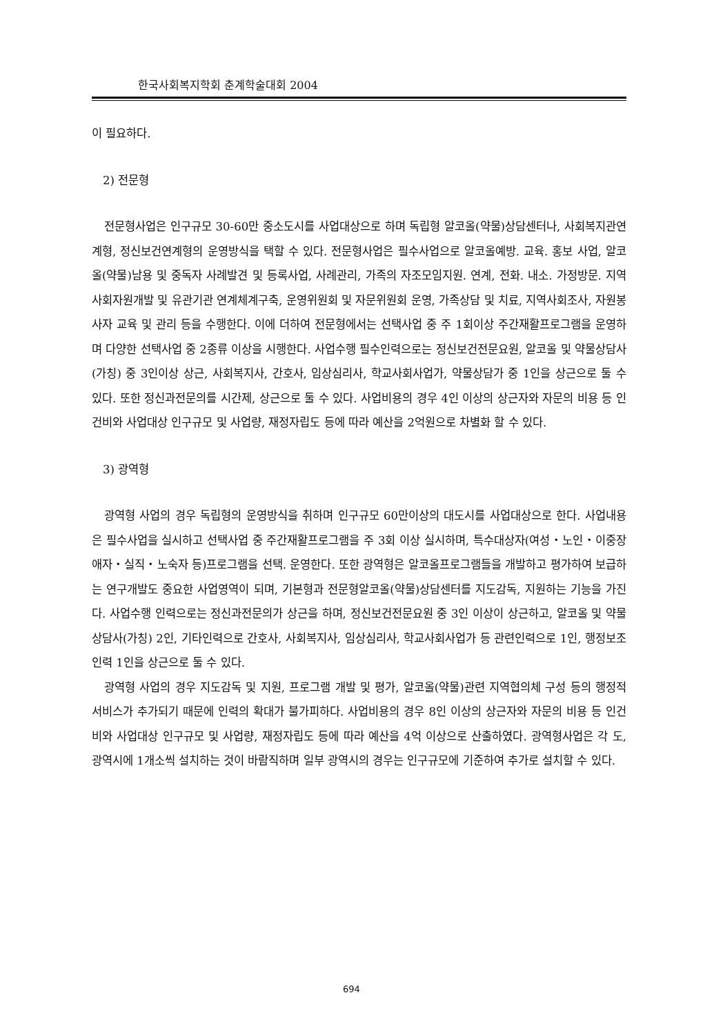한국사회복지학회 춘계학술대회 2004
이 필요하다.
2) 전문형
전문형사업은 인구규모 30-60만 중소도시를 사업대상으로 하며 독립형 알코올(약물)상담센터나, 사회복지관연계형, 정신보건연계형의 운영방식을 택할 수 있다. 전문형사업은 필수사업으로 알코올예방. 교육. 홍보 사업, 알코올(약물)남용 및 중독자 사례발견 및 등록사업, 사례관리, 가족의 자조모임지원. 연계, 전화. 내소. 가정방문. 지역사회자원개발 및 유관기관 연계체계구축, 운영위원회 및 자문위원회 운영, 가족상담 및 치료, 지역사회조사, 자원봉사자 교육 및 관리 등을 수행한다. 이에 더하여 전문형에서는 선택사업 중 주 1회이상 주간재활프로그램을 운영하며 다양한 선택사업 중 2종류 이상을 시행한다. 사업수행 필수인력으로는 정신보건전문요원, 알코올 및 약물상담사(가칭) 중 3인이상 상근, 사회복지사, 간호사, 임상심리사, 학교사회사업가, 약물상담가 중 1인을 상근으로 둘 수 있다. 또한 정신과전문의를 시간제, 상근으로 둘 수 있다. 사업비용의 경우 4인 이상의 상근자와 자문의 비용 등 인건비와 사업대상 인구규모 및 사업량, 재정자립도 등에 따라 예산을 2억원으로 차별화 할 수 있다.
3) 광역형
광역형 사업의 경우 독립형의 운영방식을 취하며 인구규모 60만이상의 대도시를 사업대상으로 한다. 사업내용은 필수사업을 실시하고 선택사업 중 주간재활프로그램을 주 3회 이상 실시하며, 특수대상자(여성・노인・이중장애자・실직・노숙자 등)프로그램을 선택. 운영한다. 또한 광역형은 알코올프로그램들을 개발하고 평가하여 보급하는 연구개발도 중요한 사업영역이 되며, 기본형과 전문형알코올(약물)상담센터를 지도감독, 지원하는 기능을 가진다. 사업수행 인력으로는 정신과전문의가 상근을 하며, 정신보건전문요원 중 3인 이상이 상근하고, 알코올 및 약물상담사(가칭) 2인, 기타인력으로 간호사, 사회복지사, 임상심리사, 학교사회사업가 등 관련인력으로 1인, 행정보조인력 1인을 상근으로 둘 수 있다.
광역형 사업의 경우 지도감독 및 지원, 프로그램 개발 및 평가, 알코올(약물)관련 지역협의체 구성 등의 행정적 서비스가 추가되기 때문에 인력의 확대가 불가피하다. 사업비용의 경우 8인 이상의 상근자와 자문의 비용 등 인건비와 사업대상 인구규모 및 사업량, 재정자립도 등에 따라 예산을 4억 이상으로 산출하였다. 광역형사업은 각 도, 광역시에 1개소씩 설치하는 것이 바람직하며 일부 광역시의 경우는 인구규모에 기준하여 추가로 설치할 수 있다.
694